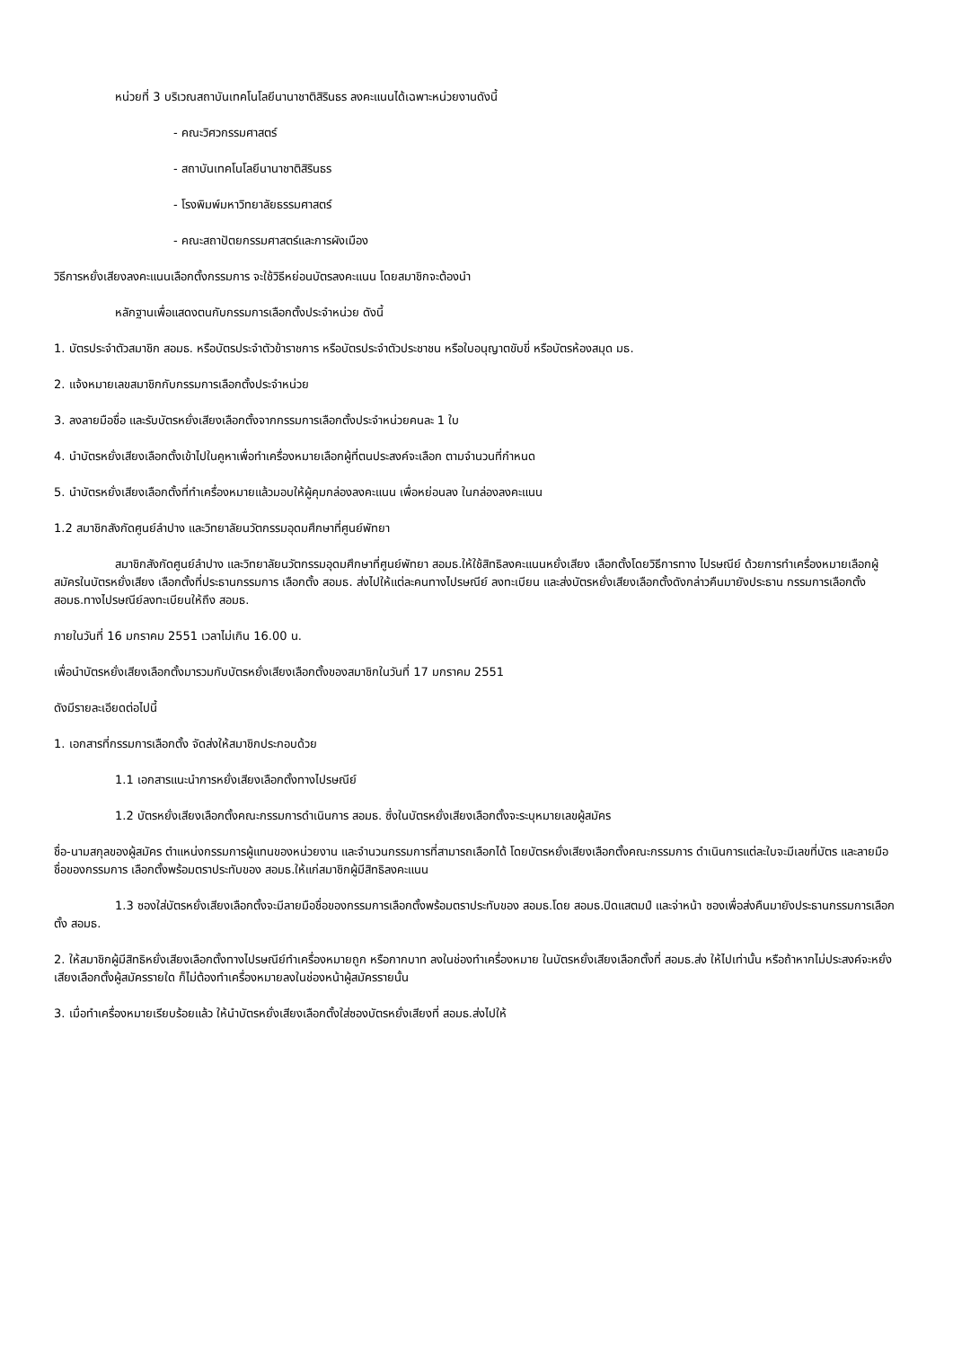หน่วยที่ 3 บริเวณสถาบันเทคโนโลยีนานาชาติสิรินธร ลงคะแนนได้เฉพาะหน่วยงานดังนี้
- คณะวิศวกรรมศาสตร์
- สถาบันเทคโนโลยีนานาชาติสิรินธร
- โรงพิมพ์มหาวิทยาลัยธรรมศาสตร์
- คณะสถาปัตยกรรมศาสตร์และการผังเมือง
วิธีการหยั่งเสียงลงคะแนนเลือกตั้งกรรมการ จะใช้วิธีหย่อนบัตรลงคะแนน โดยสมาชิกจะต้องนำ
หลักฐานเพื่อแสดงตนกับกรรมการเลือกตั้งประจำหน่วย ดังนี้
1. บัตรประจำตัวสมาชิก สอมธ. หรือบัตรประจำตัวข้าราชการ หรือบัตรประจำตัวประชาชน หรือใบอนุญาตขับขี่ หรือบัตรห้องสมุด มธ.
2. แจ้งหมายเลขสมาชิกกับกรรมการเลือกตั้งประจำหน่วย
3. ลงลายมือชื่อ และรับบัตรหยั่งเสียงเลือกตั้งจากกรรมการเลือกตั้งประจำหน่วยคนละ 1 ใบ
4. นำบัตรหยั่งเสียงเลือกตั้งเข้าไปในคูหาเพื่อทำเครื่องหมายเลือกผู้ที่ตนประสงค์จะเลือก ตามจำนวนที่กำหนด
5. นำบัตรหยั่งเสียงเลือกตั้งที่ทำเครื่องหมายแล้วมอบให้ผู้คุมกล่องลงคะแนน เพื่อหย่อนลง ในกล่องลงคะแนน
1.2 สมาชิกสังกัดศูนย์ลำปาง และวิทยาลัยนวัตกรรมอุดมศึกษาที่ศูนย์พัทยา
สมาชิกสังกัดศูนย์ลำปาง และวิทยาลัยนวัตกรรมอุดมศึกษาที่ศูนย์พัทยา สอมธ.ให้ใช้สิทธิลงคะแนนหยั่งเสียง เลือกตั้งโดยวิธีการทาง ไปรษณีย์ ด้วยการทำเครื่องหมายเลือกผู้สมัครในบัตรหยั่งเสียง เลือกตั้งที่ประธานกรรมการ เลือกตั้ง สอมธ. ส่งไปให้แต่ละคนทางไปรษณีย์ ลงทะเบียน และส่งบัตรหยั่งเสียงเลือกตั้งดังกล่าวคืนมายังประธาน กรรมการเลือกตั้ง สอมธ.ทางไปรษณีย์ลงทะเบียนให้ถึง สอมธ.
ภายในวันที่ 16 มกราคม 2551 เวลาไม่เกิน 16.00 น.
เพื่อนำบัตรหยั่งเสียงเลือกตั้งมารวมกับบัตรหยั่งเสียงเลือกตั้งของสมาชิกในวันที่ 17 มกราคม 2551
ดังมีรายละเอียดต่อไปนี้
1. เอกสารที่กรรมการเลือกตั้ง จัดส่งให้สมาชิกประกอบด้วย
1.1 เอกสารแนะนำการหยั่งเสียงเลือกตั้งทางไปรษณีย์
1.2 บัตรหยั่งเสียงเลือกตั้งคณะกรรมการดำเนินการ สอมธ. ซึ่งในบัตรหยั่งเสียงเลือกตั้งจะระบุหมายเลขผู้สมัคร
ชื่อ-นามสกุลของผู้สมัคร ตำแหน่งกรรมการผู้แทนของหน่วยงาน และจำนวนกรรมการที่สามารถเลือกได้ โดยบัตรหยั่งเสียงเลือกตั้งคณะกรรมการ ดำเนินการแต่ละใบจะมีเลขที่บัตร และลายมือชื่อของกรรมการ เลือกตั้งพร้อมตราประทับของ สอมธ.ให้แก่สมาชิกผู้มีสิทธิลงคะแนน
1.3 ซองใส่บัตรหยั่งเสียงเลือกตั้งจะมีลายมือชื่อของกรรมการเลือกตั้งพร้อมตราประทับของ สอมธ.โดย สอมธ.ปิดแสตมป์ และจ่าหน้า ซองเพื่อส่งคืนมายังประธานกรรมการเลือกตั้ง สอมธ.
2. ให้สมาชิกผู้มีสิทธิหยั่งเสียงเลือกตั้งทางไปรษณีย์ทำเครื่องหมายถูก หรือกากบาท ลงในช่องทำเครื่องหมาย ในบัตรหยั่งเสียงเลือกตั้งที่ สอมธ.ส่ง ให้ไปเท่านั้น หรือถ้าหากไม่ประสงค์จะหยั่งเสียงเลือกตั้งผู้สมัครรายใด ก็ไม่ต้องทำเครื่องหมายลงในช่องหน้าผู้สมัครรายนั้น
3. เมื่อทำเครื่องหมายเรียบร้อยแล้ว ให้นำบัตรหยั่งเสียงเลือกตั้งใส่ซองบัตรหยั่งเสียงที่ สอมธ.ส่งไปให้